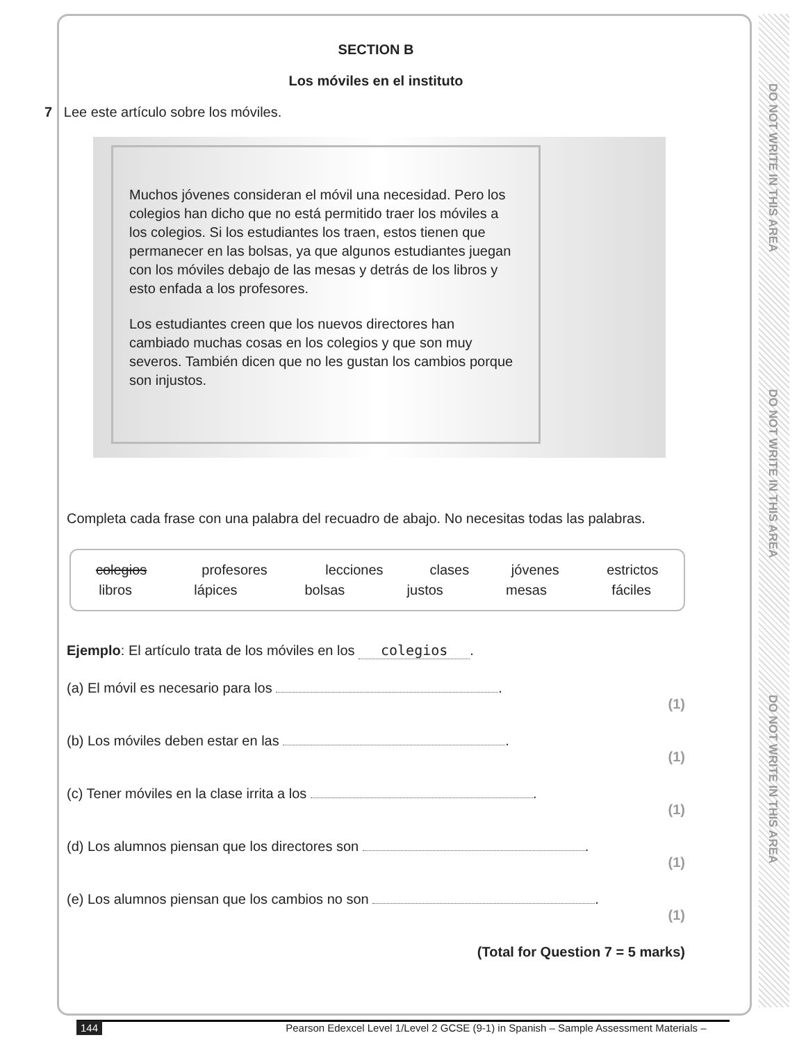DO NOT WRITE IN THIS AREA
DO NOT WRITE IN THIS AREA
DO NOT WRITE IN THIS AREA
SECTION B
Los móviles en el instituto
7 Lee este artículo sobre los móviles.
Muchos jóvenes consideran el móvil una necesidad. Pero los colegios han dicho que no está permitido traer los móviles a los colegios. Si los estudiantes los traen, estos tienen que permanecer en las bolsas, ya que algunos estudiantes juegan con los móviles debajo de las mesas y detrás de los libros y esto enfada a los profesores.
Los estudiantes creen que los nuevos directores han cambiado muchas cosas en los colegios y que son muy severos. También dicen que no les gustan los cambios porque son injustos.
Completa cada frase con una palabra del recuadro de abajo. No necesitas todas las palabras.
| colegios | profesores | lecciones | clases | jóvenes | estrictos |
| libros | lápices | bolsas | justos | mesas | fáciles |
Ejemplo: El artículo trata de los móviles en los colegios.
(a) El móvil es necesario para los .
(1)
(b) Los móviles deben estar en las .
(1)
(c) Tener móviles en la clase irrita a los .
(1)
(d) Los alumnos piensan que los directores son .
(1)
(e) Los alumnos piensan que los cambios no son .
(1)
(Total for Question 7 = 5 marks)
144 Pearson Edexcel Level 1/Level 2 GCSE (9-1) in Spanish – Sample Assessment Materials –